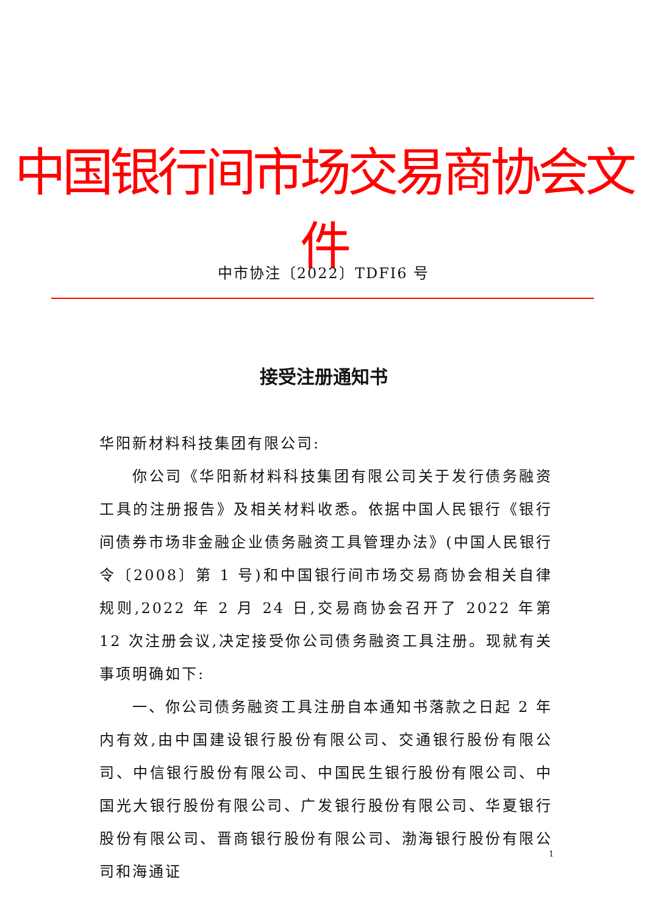中国银行间市场交易商协会文件
中市协注〔2022〕TDFI6 号
接受注册通知书
华阳新材料科技集团有限公司:
你公司《华阳新材料科技集团有限公司关于发行债务融资工具的注册报告》及相关材料收悉。依据中国人民银行《银行间债券市场非金融企业债务融资工具管理办法》(中国人民银行令〔2008〕第 1 号)和中国银行间市场交易商协会相关自律规则,2022 年 2 月 24 日,交易商协会召开了 2022 年第 12 次注册会议,决定接受你公司债务融资工具注册。现就有关事项明确如下:
一、你公司债务融资工具注册自本通知书落款之日起 2 年内有效,由中国建设银行股份有限公司、交通银行股份有限公司、中信银行股份有限公司、中国民生银行股份有限公司、中国光大银行股份有限公司、广发银行股份有限公司、华夏银行股份有限公司、晋商银行股份有限公司、渤海银行股份有限公司和海通证
1